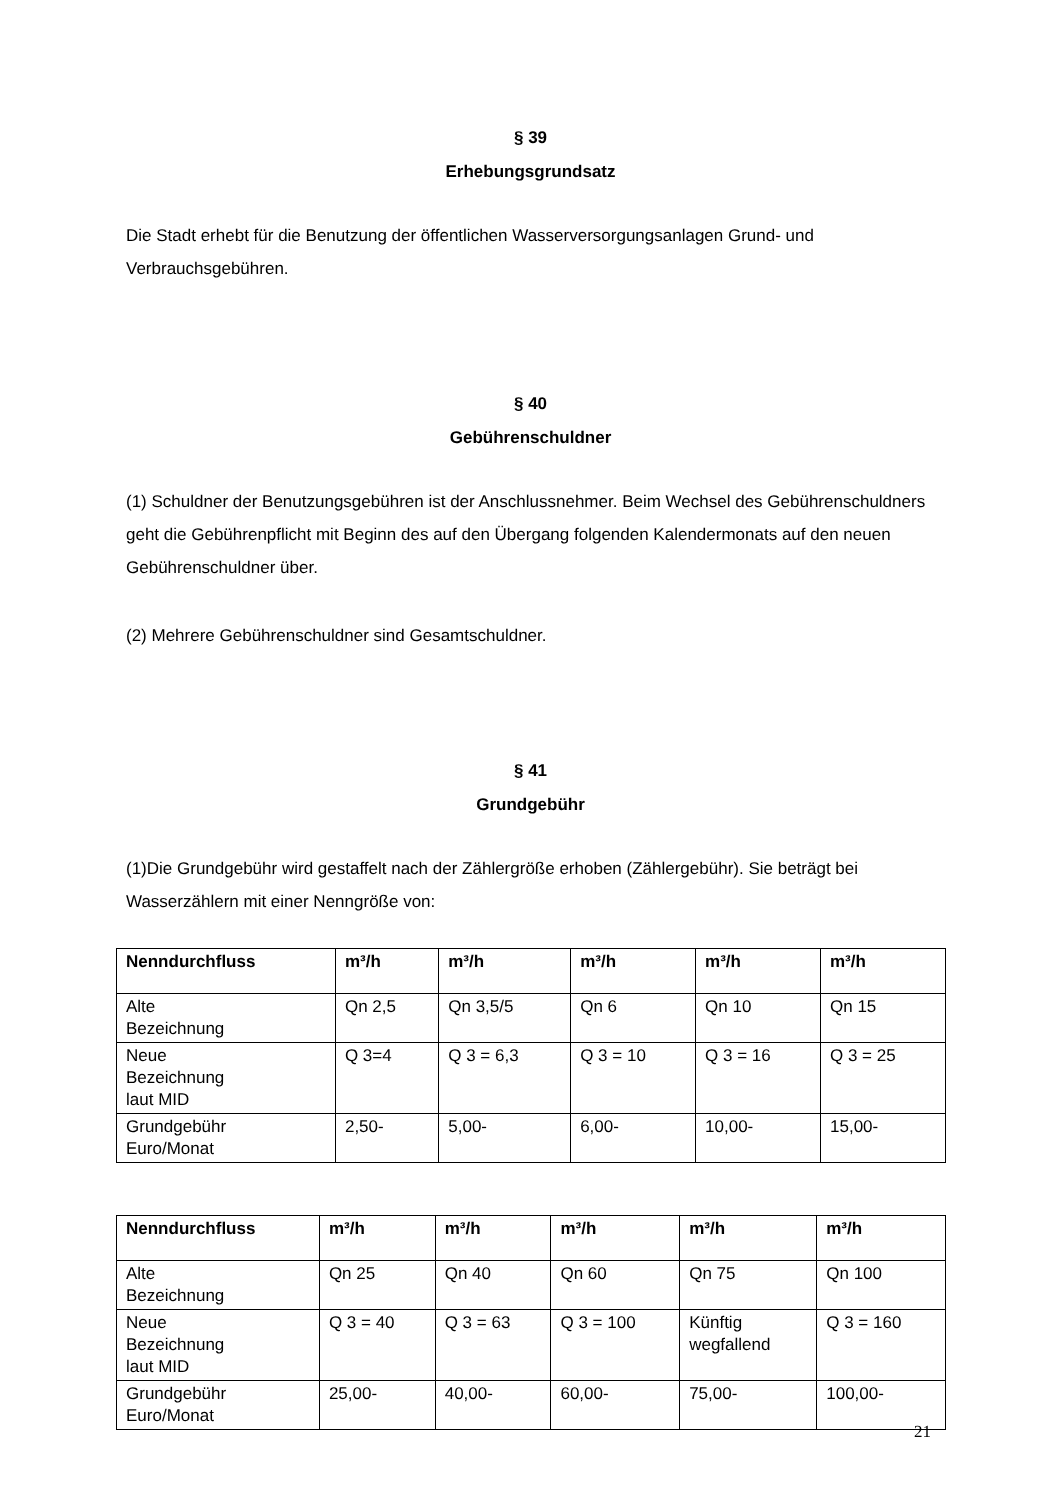§ 39
Erhebungsgrundsatz
Die Stadt erhebt für die Benutzung der öffentlichen Wasserversorgungsanlagen Grund- und Verbrauchsgebühren.
§ 40
Gebührenschuldner
(1) Schuldner der Benutzungsgebühren ist der Anschlussnehmer. Beim Wechsel des Gebührenschuldners geht die Gebührenpflicht mit Beginn des auf den Übergang folgenden Kalendermonats auf den neuen Gebührenschuldner über.
(2) Mehrere Gebührenschuldner sind Gesamtschuldner.
§ 41
Grundgebühr
(1)Die Grundgebühr wird gestaffelt nach der Zählergröße erhoben (Zählergebühr). Sie beträgt bei Wasserzählern mit einer Nenngröße von:
| Nenndurchfluss | m³/h | m³/h | m³/h | m³/h | m³/h |
| --- | --- | --- | --- | --- | --- |
| Alte Bezeichnung | Qn 2,5 | Qn 3,5/5 | Qn 6 | Qn 10 | Qn 15 |
| Neue Bezeichnung laut MID | Q 3=4 | Q 3 = 6,3 | Q 3 = 10 | Q 3 = 16 | Q 3 = 25 |
| Grundgebühr Euro/Monat | 2,50- | 5,00- | 6,00- | 10,00- | 15,00- |
| Nenndurchfluss | m³/h | m³/h | m³/h | m³/h | m³/h |
| --- | --- | --- | --- | --- | --- |
| Alte Bezeichnung | Qn 25 | Qn 40 | Qn 60 | Qn 75 | Qn 100 |
| Neue Bezeichnung laut MID | Q 3 = 40 | Q 3 = 63 | Q 3 = 100 | Künftig wegfallend | Q 3 = 160 |
| Grundgebühr Euro/Monat | 25,00- | 40,00- | 60,00- | 75,00- | 100,00- |
21